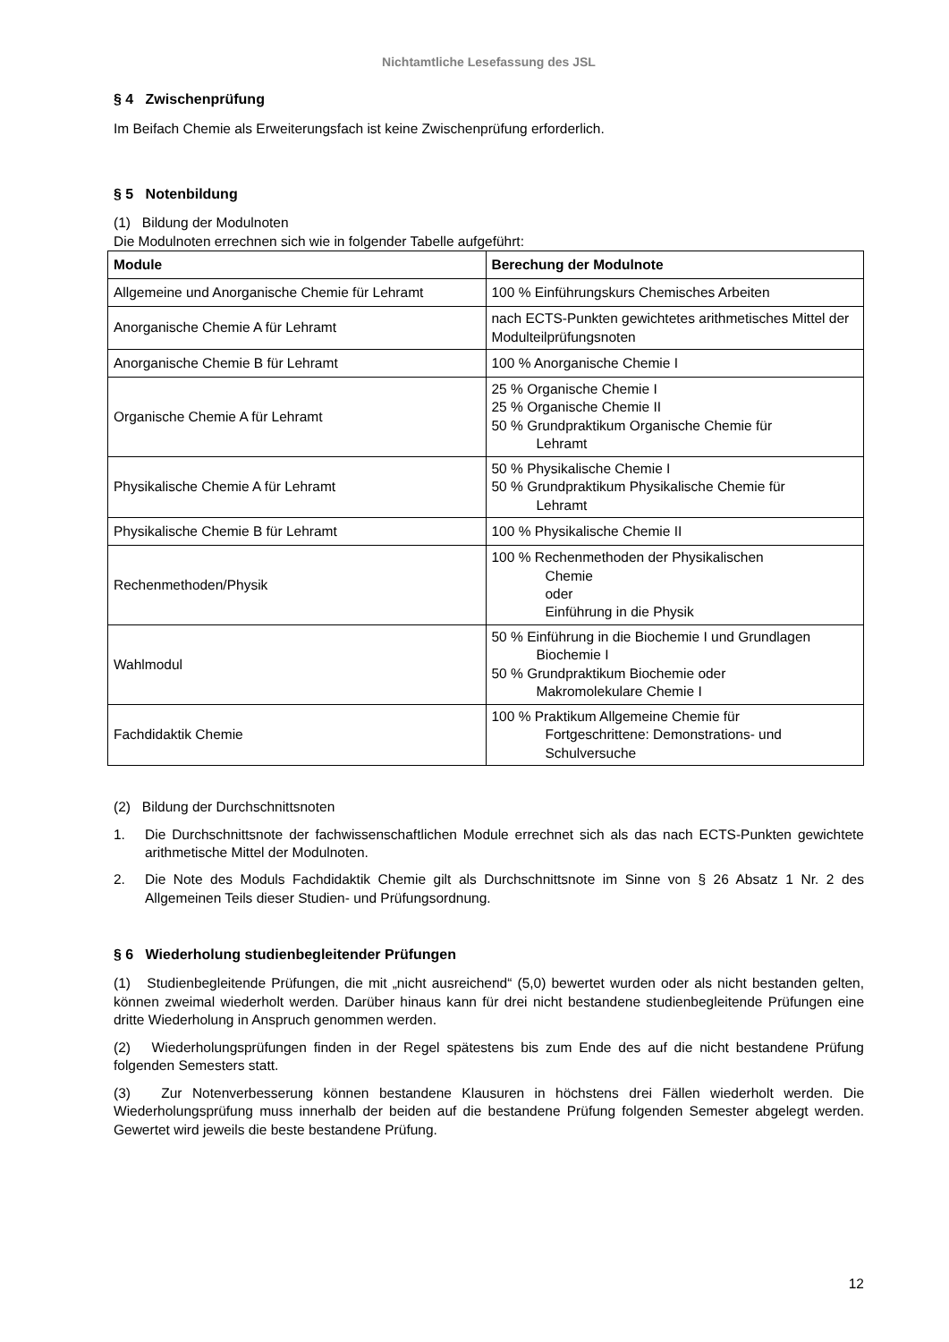Nichtamtliche Lesefassung des JSL
§ 4 Zwischenprüfung
Im Beifach Chemie als Erweiterungsfach ist keine Zwischenprüfung erforderlich.
§ 5 Notenbildung
(1) Bildung der Modulnoten
Die Modulnoten errechnen sich wie in folgender Tabelle aufgeführt:
| Module | Berechung der Modulnote |
| --- | --- |
| Allgemeine und Anorganische Chemie für Lehramt | 100 % Einführungskurs Chemisches Arbeiten |
| Anorganische Chemie A für Lehramt | nach ECTS-Punkten gewichtetes arithmetisches Mittel der Modulteilprüfungsnoten |
| Anorganische Chemie B für Lehramt | 100 % Anorganische Chemie I |
| Organische Chemie A für Lehramt | 25 % Organische Chemie I 25 % Organische Chemie II 50 % Grundpraktikum Organische Chemie für Lehramt |
| Physikalische Chemie A für Lehramt | 50 % Physikalische Chemie I 50 % Grundpraktikum Physikalische Chemie für Lehramt |
| Physikalische Chemie B für Lehramt | 100 % Physikalische Chemie II |
| Rechenmethoden/Physik | 100 % Rechenmethoden der Physikalischen Chemie oder Einführung in die Physik |
| Wahlmodul | 50 % Einführung in die Biochemie I und Grundlagen Biochemie I 50 % Grundpraktikum Biochemie oder Makromolekulare Chemie I |
| Fachdidaktik Chemie | 100 % Praktikum Allgemeine Chemie für Fortgeschrittene: Demonstrations- und Schulversuche |
(2) Bildung der Durchschnittsnoten
1. Die Durchschnittsnote der fachwissenschaftlichen Module errechnet sich als das nach ECTS-Punkten gewichtete arithmetische Mittel der Modulnoten.
2. Die Note des Moduls Fachdidaktik Chemie gilt als Durchschnittsnote im Sinne von § 26 Absatz 1 Nr. 2 des Allgemeinen Teils dieser Studien- und Prüfungsordnung.
§ 6 Wiederholung studienbegleitender Prüfungen
(1) Studienbegleitende Prüfungen, die mit „nicht ausreichend“ (5,0) bewertet wurden oder als nicht bestanden gelten, können zweimal wiederholt werden. Darüber hinaus kann für drei nicht bestandene studienbegleitende Prüfungen eine dritte Wiederholung in Anspruch genommen werden.
(2) Wiederholungsprüfungen finden in der Regel spätestens bis zum Ende des auf die nicht bestandene Prüfung folgenden Semesters statt.
(3) Zur Notenverbesserung können bestandene Klausuren in höchstens drei Fällen wiederholt werden. Die Wiederholungsprüfung muss innerhalb der beiden auf die bestandene Prüfung folgenden Semester abgelegt werden. Gewertet wird jeweils die beste bestandene Prüfung.
12